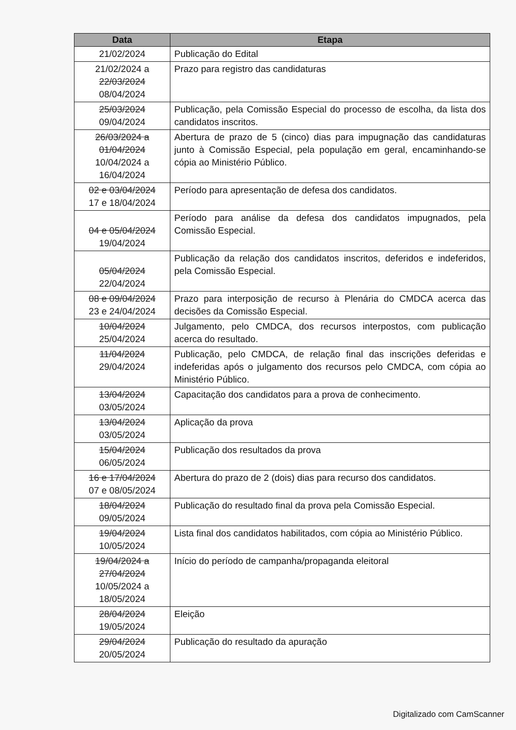| Data | Etapa |
| --- | --- |
| 21/02/2024 | Publicação do Edital |
| 21/02/2024 a 22/03/2024 08/04/2024 | Prazo para registro das candidaturas |
| 25/03/2024 09/04/2024 | Publicação, pela Comissão Especial do processo de escolha, da lista dos candidatos inscritos. |
| 26/03/2024 a 01/04/2024 10/04/2024 a 16/04/2024 | Abertura de prazo de 5 (cinco) dias para impugnação das candidaturas junto à Comissão Especial, pela população em geral, encaminhando-se cópia ao Ministério Público. |
| 02 e 03/04/2024 17 e 18/04/2024 | Período para apresentação de defesa dos candidatos. |
| 04 e 05/04/2024 19/04/2024 | Período para análise da defesa dos candidatos impugnados, pela Comissão Especial. |
| 05/04/2024 22/04/2024 | Publicação da relação dos candidatos inscritos, deferidos e indeferidos, pela Comissão Especial. |
| 08 e 09/04/2024 23 e 24/04/2024 | Prazo para interposição de recurso à Plenária do CMDCA acerca das decisões da Comissão Especial. |
| 10/04/2024 25/04/2024 | Julgamento, pelo CMDCA, dos recursos interpostos, com publicação acerca do resultado. |
| 11/04/2024 29/04/2024 | Publicação, pelo CMDCA, de relação final das inscrições deferidas e indeferidas após o julgamento dos recursos pelo CMDCA, com cópia ao Ministério Público. |
| 13/04/2024 03/05/2024 | Capacitação dos candidatos para a prova de conhecimento. |
| 13/04/2024 03/05/2024 | Aplicação da prova |
| 15/04/2024 06/05/2024 | Publicação dos resultados da prova |
| 16 e 17/04/2024 07 e 08/05/2024 | Abertura do prazo de 2 (dois) dias para recurso dos candidatos. |
| 18/04/2024 09/05/2024 | Publicação do resultado final da prova pela Comissão Especial. |
| 19/04/2024 10/05/2024 | Lista final dos candidatos habilitados, com cópia ao Ministério Público. |
| 19/04/2024 a 27/04/2024 10/05/2024 a 18/05/2024 | Início do período de campanha/propaganda eleitoral |
| 28/04/2024 19/05/2024 | Eleição |
| 29/04/2024 20/05/2024 | Publicação do resultado da apuração |
Digitalizado com CamScanner